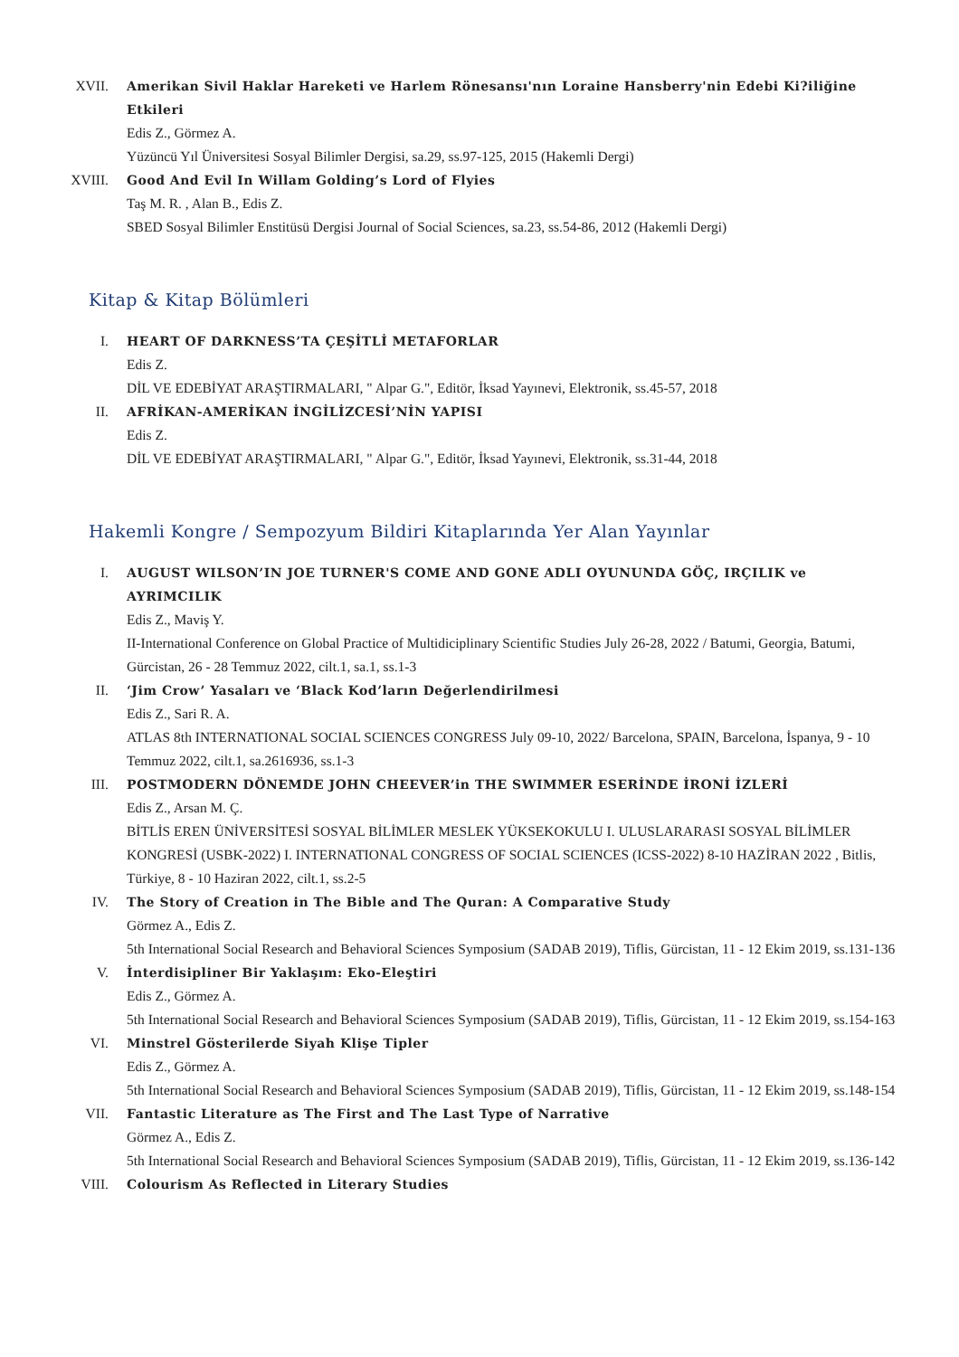XVII. Amerikan Sivil Haklar Hareketi ve Harlem Rönesansı'nın Loraine Hansberry'nin Edebi Ki?iliğine Etkileri
Edis Z., Görmez A.
Yüzüncü Yıl Üniversitesi Sosyal Bilimler Dergisi, sa.29, ss.97-125, 2015 (Hakemli Dergi)
XVIII.
Good And Evil In Willam Golding’s Lord of Flyies
Taş M. R. , Alan B., Edis Z.
SBED Sosyal Bilimler Enstitüsü Dergisi Journal of Social Sciences, sa.23, ss.54-86, 2012 (Hakemli Dergi)
Kitap & Kitap Bölümleri
I. HEART OF DARKNESS’TA ÇEŞİTLİ METAFORLAR
Edis Z.
DİL VE EDEBİYAT ARAŞTIRMALARI, " Alpar G.", Editör, İksad Yayınevi, Elektronik, ss.45-57, 2018
II. AFRİKAN-AMERİKAN İNGİLİZCESİ’NİN YAPISI
Edis Z.
DİL VE EDEBİYAT ARAŞTIRMALARI, " Alpar G.", Editör, İksad Yayınevi, Elektronik, ss.31-44, 2018
Hakemli Kongre / Sempozyum Bildiri Kitaplarında Yer Alan Yayınlar
I. AUGUST WILSON’IN JOE TURNER'S COME AND GONE ADLI OYUNUNDA GÖÇ, IRÇILIK ve AYRIMCILIK
Edis Z., Maviş Y.
II-International Conference on Global Practice of Multidiciplinary Scientific Studies July 26-28, 2022 / Batumi, Georgia, Batumi, Gürcistan, 26 - 28 Temmuz 2022, cilt.1, sa.1, ss.1-3
II. ‘Jim Crow’ Yasaları ve ‘Black Kod’ların Değerlendirilmesi
Edis Z., Sari R. A.
ATLAS 8th INTERNATIONAL SOCIAL SCIENCES CONGRESS July 09-10, 2022/ Barcelona, SPAIN, Barcelona, İspanya, 9 - 10 Temmuz 2022, cilt.1, sa.2616936, ss.1-3
III. POSTMODERN DÖNEMDE JOHN CHEEVER’in THE SWIMMER ESERİNDE İRONİ İZLERİ
Edis Z., Arsan M. Ç.
BİTLİS EREN ÜNİVERSİTESİ SOSYAL BİLİMLER MESLEK YÜKSEKOKULU I. ULUSLARARASI SOSYAL BİLİMLER KONGRESİ (USBK-2022) I. INTERNATIONAL CONGRESS OF SOCIAL SCIENCES (ICSS-2022) 8-10 HAZİRAN 2022 , Bitlis, Türkiye, 8 - 10 Haziran 2022, cilt.1, ss.2-5
IV. The Story of Creation in The Bible and The Quran: A Comparative Study
Görmez A., Edis Z.
5th International Social Research and Behavioral Sciences Symposium (SADAB 2019), Tiflis, Gürcistan, 11 - 12 Ekim 2019, ss.131-136
V. İnterdisipliner Bir Yaklaşım: Eko-Eleştiri
Edis Z., Görmez A.
5th International Social Research and Behavioral Sciences Symposium (SADAB 2019), Tiflis, Gürcistan, 11 - 12 Ekim 2019, ss.154-163
VI. Minstrel Gösterilerde Siyah Klişe Tipler
Edis Z., Görmez A.
5th International Social Research and Behavioral Sciences Symposium (SADAB 2019), Tiflis, Gürcistan, 11 - 12 Ekim 2019, ss.148-154
VII. Fantastic Literature as The First and The Last Type of Narrative
Görmez A., Edis Z.
5th International Social Research and Behavioral Sciences Symposium (SADAB 2019), Tiflis, Gürcistan, 11 - 12 Ekim 2019, ss.136-142
VIII. Colourism As Reflected in Literary Studies